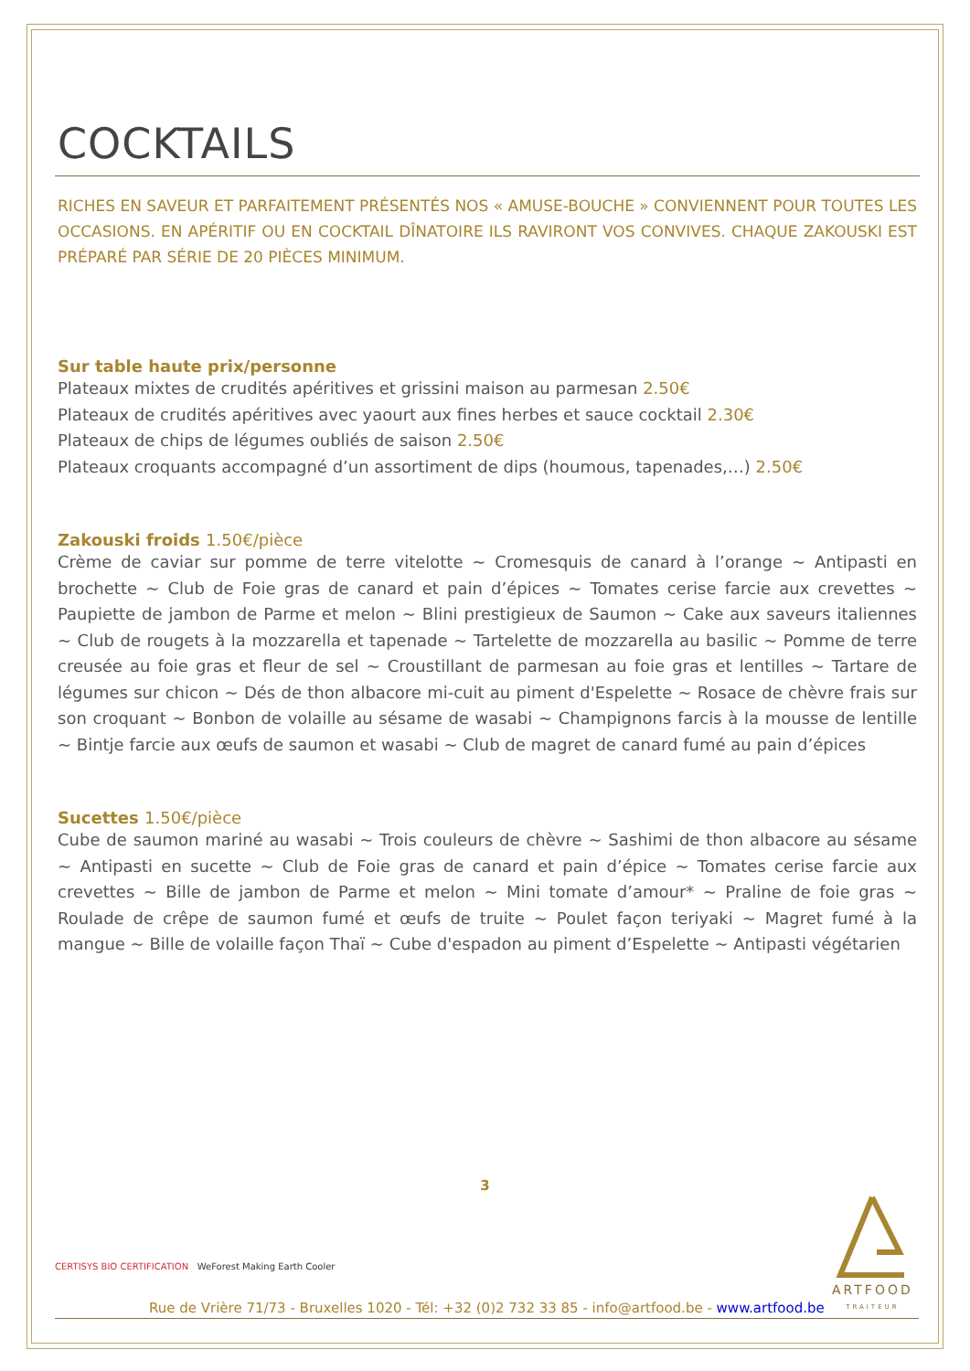COCKTAILS
RICHES EN SAVEUR ET PARFAITEMENT PRÉSENTÉS NOS « AMUSE-BOUCHE » CONVIENNENT POUR TOUTES LES OCCASIONS. EN APÉRITIF OU EN COCKTAIL DÎNATOIRE ILS RAVIRONT VOS CONVIVES. CHAQUE ZAKOUSKI EST PRÉPARÉ PAR SÉRIE DE 20 PIÈCES MINIMUM.
Sur table haute prix/personne
Plateaux mixtes de crudités apéritives et grissini maison au parmesan 2.50€
Plateaux de crudités apéritives avec yaourt aux fines herbes et sauce cocktail 2.30€
Plateaux de chips de légumes oubliés de saison 2.50€
Plateaux croquants accompagné d’un assortiment de dips (houmous, tapenades,…) 2.50€
Zakouski froids 1.50€/pièce
Crème de caviar sur pomme de terre vitelotte ~ Cromesquis de canard à l’orange ~ Antipasti en brochette ~ Club de Foie gras de canard et pain d’épices ~ Tomates cerise farcie aux crevettes ~ Paupiette de jambon de Parme et melon ~ Blini prestigieux de Saumon ~ Cake aux saveurs italiennes ~ Club de rougets à la mozzarella et tapenade ~ Tartelette de mozzarella au basilic ~ Pomme de terre creusée au foie gras et fleur de sel ~ Croustillant de parmesan au foie gras et lentilles ~ Tartare de légumes sur chicon ~ Dés de thon albacore mi-cuit au piment d'Espelette ~ Rosace de chèvre frais sur son croquant ~ Bonbon de volaille au sésame de wasabi ~ Champignons farcis à la mousse de lentille ~ Bintje farcie aux œufs de saumon et wasabi ~ Club de magret de canard fumé au pain d’épices
Sucettes 1.50€/pièce
Cube de saumon mariné au wasabi ~ Trois couleurs de chèvre ~ Sashimi de thon albacore au sésame ~ Antipasti en sucette ~ Club de Foie gras de canard et pain d’épice ~ Tomates cerise farcie aux crevettes ~ Bille de jambon de Parme et melon ~ Mini tomate d’amour* ~ Praline de foie gras ~ Roulade de crêpe de saumon fumé et œufs de truite ~ Poulet façon teriyaki ~ Magret fumé à la mangue ~ Bille de volaille façon Thaï ~ Cube d'espadon au piment d’Espelette ~ Antipasti végétarien
3
CERTISYS BIO CERTIFICATION WeForest Making Earth Cooler
ARTFOOD
TRAITEUR
Rue de Vrière 71/73 - Bruxelles 1020 - Tél: +32 (0)2 732 33 85 - info@artfood.be - www.artfood.be